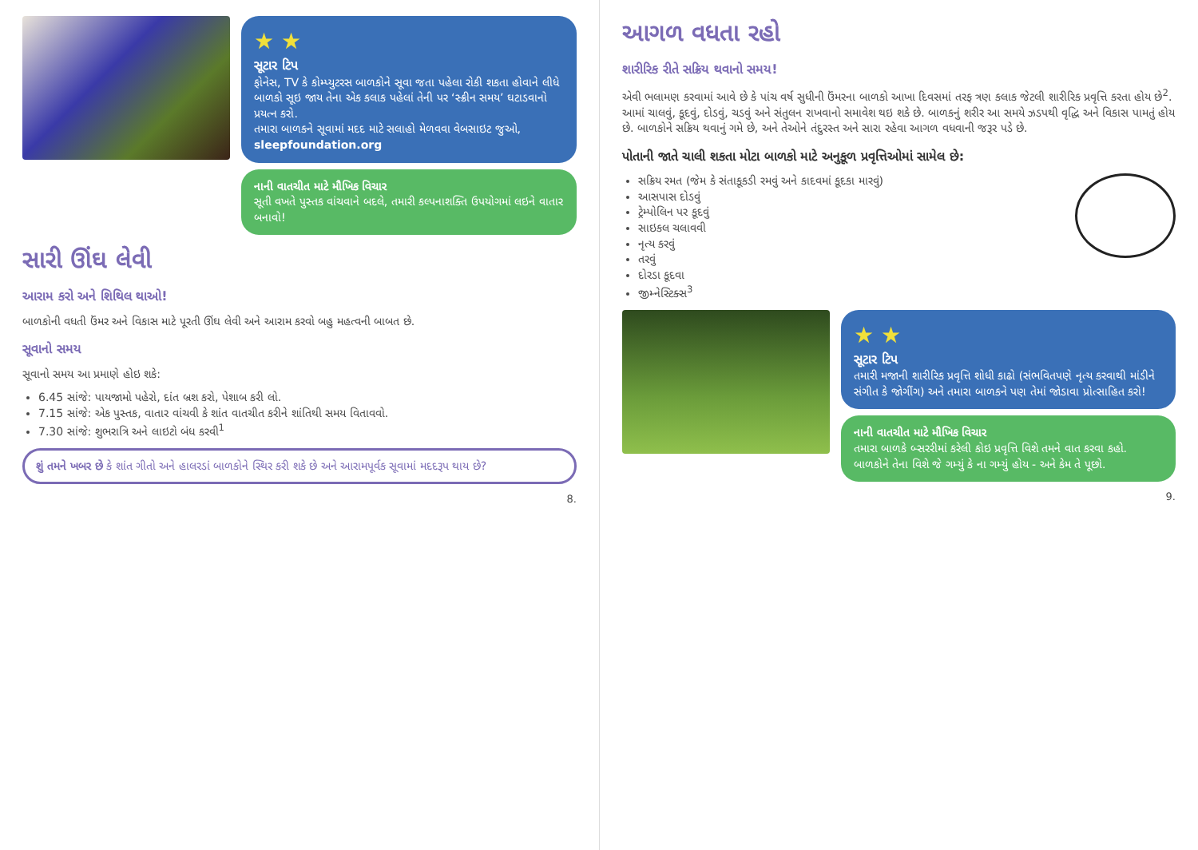★ ★
સૂટાર ટિપ
ફોનેસ, TV કે કોમ્પ્યુટરસ બાળકોને સૂવા જતા પહેલા રોકી શકતા હોવાને લીધે બાળકો સૂઇ જાય તેના એક કલાક પહેલાં તેની પર ‘સ્ક્રીન સમય’ ઘટાડવાનો પ્રયત્ન કરો.
તમારા બાળકને સૂવામાં મદદ માટે સલાહો મેળવવા વેબસાઇટ જુઓ, sleepfoundation.org
નાની વાતચીત માટે મૌખિક વિચાર
સૂતી વખતે પુસ્તક વાંચવાને બદલે, તમારી કલ્પનાશક્તિ ઉપયોગમાં લઇને વાતાર બનાવો!
સારી ઊંઘ લેવી
આરામ કરો અને શિથિલ થાઓ!
બાળકોની વધતી ઉંમર અને વિકાસ માટે પૂરતી ઊંઘ લેવી અને આરામ કરવો બહુ મહત્વની બાબત છે.
સૂવાનો સમય
સૂવાનો સમય આ પ્રમાણે હોઇ શકે:
6.45 સાંજે: પાયજામો પહેરો, દાંત બ્રશ કરો, પેશાબ કરી લો.
7.15 સાંજે: એક પુસ્તક, વાતાર વાંચવી કે શાંત વાતચીત કરીને શાંતિથી સમય વિતાવવો.
7.30 સાંજે: શુભરાત્રિ અને લાઇટો બંધ કરવી<sup>1</sup>
શું તમને ખબર છે કે શાંત ગીતો અને હાલરડાં બાળકોને સ્થિર કરી શકે છે અને આરામપૂર્વક સૂવામાં મદદરૂપ થાય છે?
8.
આગળ વધતા રહો
શારીરિક રીતે સક્રિય થવાનો સમય!
એવી ભલામણ કરવામાં આવે છે કે પાંચ વર્ષ સુધીની ઉંમરના બાળકો આખા દિવસમાં તરફ ત્રણ કલાક જેટલી શારીરિક પ્રવૃત્તિ કરતા હોય છે<sup>2</sup>. આમાં ચાલવું, કૂદવું, દોડવું, ચડવું અને સંતુલન રાખવાનો સમાવેશ થઇ શકે છે. બાળકનું શરીર આ સમયે ઝડપથી વૃદ્ધિ અને વિકાસ પામતું હોય છે. બાળકોને સક્રિય થવાનું ગમે છે, અને તેઓને તંદુરસ્ત અને સારા રહેવા આગળ વધવાની જરૂર પડે છે.
પોતાની જાતે ચાલી શકતા મોટા બાળકો માટે અનુકૂળ પ્રવૃત્તિઓમાં સામેલ છે:
સક્રિય રમત (જેમ કે સંતાકૂકડી રમવું અને કાદવમાં કૂદકા મારવું)
આસપાસ દોડવું
ટ્રેમ્પોલિન પર કૂદવું
સાઇકલ ચલાવવી
નૃત્ય કરવું
તરવું
દોરડા કૂદવા
જીમ્નેસ્ટિક્સ<sup>3</sup>
★ ★
સૂટાર ટિપ
તમારી મજાની શારીરિક પ્રવૃત્તિ શોધી કાઢો (સંભવિતપણે નૃત્ય કરવાથી માંડીને સંગીત કે જોગીંગ) અને તમારા બાળકને પણ તેમાં જોડાવા પ્રોત્સાહિત કરો!
નાની વાતચીત માટે મૌખિક વિચાર
તમારા બાળકે બ્સરરીમાં કરેલી કોઇ પ્રવૃત્તિ વિશે તમને વાત કરવા કહો. બાળકોને તેના વિશે જે ગમ્યું કે ના ગમ્યું હોય - અને કેમ તે પૂછો.
9.